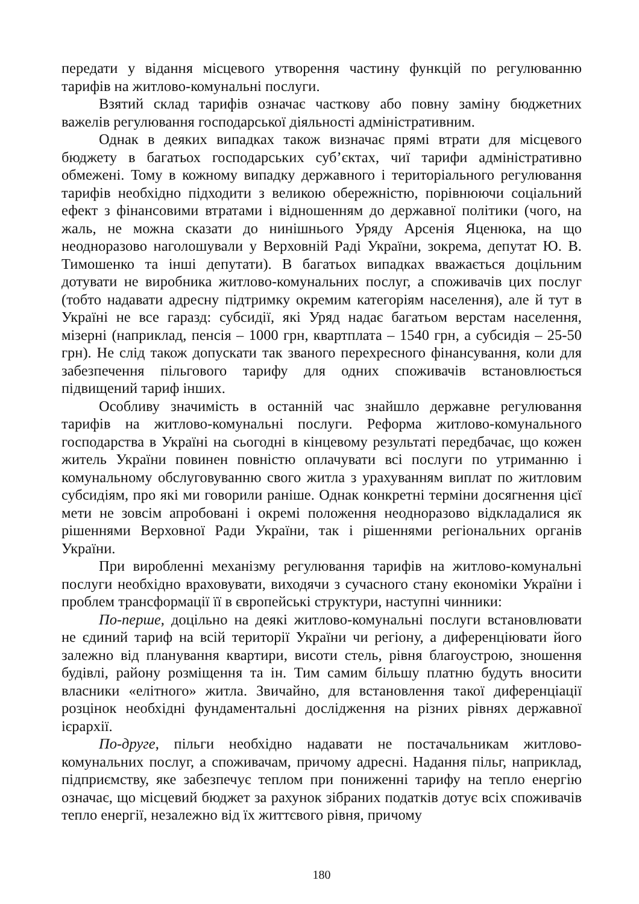передати у відання місцевого утворення частину функцій по регулюванню тарифів на житлово-комунальні послуги.
Взятий склад тарифів означає часткову або повну заміну бюджетних важелів регулювання господарської діяльності адміністративним.
Однак в деяких випадках також визначає прямі втрати для місцевого бюджету в багатьох господарських суб’єктах, чиї тарифи адміністративно обмежені. Тому в кожному випадку державного і територіального регулювання тарифів необхідно підходити з великою обережністю, порівнюючи соціальний ефект з фінансовими втратами і відношенням до державної політики (чого, на жаль, не можна сказати до нинішнього Уряду Арсенія Яценюка, на що неодноразово наголошували у Верховній Раді України, зокрема, депутат Ю. В. Тимошенко та інші депутати). В багатьох випадках вважається доцільним дотувати не виробника житлово-комунальних послуг, а споживачів цих послуг (тобто надавати адресну підтримку окремим категоріям населення), але й тут в Україні не все гаразд: субсидії, які Уряд надає багатьом верстам населення, мізерні (наприклад, пенсія – 1000 грн, квартплата – 1540 грн, а субсидія – 25-50 грн). Не слід також допускати так званого перехресного фінансування, коли для забезпечення пільгового тарифу для одних споживачів встановлюється підвищений тариф інших.
Особливу значимість в останній час знайшло державне регулювання тарифів на житлово-комунальні послуги. Реформа житлово-комунального господарства в Україні на сьогодні в кінцевому результаті передбачає, що кожен житель України повинен повністю оплачувати всі послуги по утриманню і комунальному обслуговуванню свого житла з урахуванням виплат по житловим субсидіям, про які ми говорили раніше. Однак конкретні терміни досягнення цієї мети не зовсім апробовані і окремі положення неодноразово відкладалися як рішеннями Верховної Ради України, так і рішеннями регіональних органів України.
При виробленні механізму регулювання тарифів на житлово-комунальні послуги необхідно враховувати, виходячи з сучасного стану економіки України і проблем трансформації її в європейські структури, наступні чинники:
По-перше, доцільно на деякі житлово-комунальні послуги встановлювати не єдиний тариф на всій території України чи регіону, а диференціювати його залежно від планування квартири, висоти стель, рівня благоустрою, зношення будівлі, району розміщення та ін. Тим самим більшу платню будуть вносити власники «елітного» житла. Звичайно, для встановлення такої диференціації розцінок необхідні фундаментальні дослідження на різних рівнях державної ієрархії.
По-друге, пільги необхідно надавати не постачальникам житлово-комунальних послуг, а споживачам, причому адресні. Надання пільг, наприклад, підприємству, яке забезпечує теплом при пониженні тарифу на тепло енергію означає, що місцевий бюджет за рахунок зібраних податків дотує всіх споживачів тепло енергії, незалежно від їх життєвого рівня, причому
180